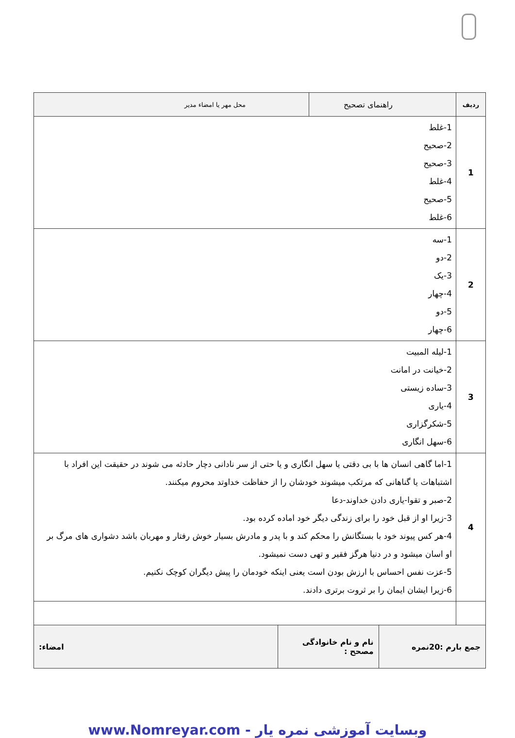| ردیف | راهنمای تصحیح | محل مهر یا امضاء مدیر |
| --- | --- | --- |
| 1 | 1-غلط 2-صحیح 3-صحیح 4-غلط 5-صحیح 6-غلط | |
| 2 | 1-سه 2-دو 3-یک 4-چهار 5-دو 6-چهار | |
| 3 | 1-لیله المبیت 2-خیانت در امانت 3-ساده زیستی 4-یاری 5-شکرگزاری 6-سهل انگاری | |
| 4 | 1-اما گاهی انسان ها با بی دقتی یا سهل انگاری و یا حتی از سر نادانی دچار حادثه می شوند در حقیقت این افراد با اشتباهات یا گناهانی که مرتکب میشوند خودشان را از حفاظت خداوتد محروم میکنند. 2-صبر و تقوا-یاری دادن خداوند-دعا 3-زیرا او از قبل خود را برای زندگی دیگر خود اماده کرده بود. 4-هر کس پیوند خود با بستگانش را محکم کند و با پدر و مادرش بسیار خوش رفتار و مهربان باشد دشواری های مرگ بر او اسان میشود و در دنیا هرگز فقیر و تهی دست نمیشود. 5-عزت نفس احساس با ارزش بودن است یعنی اینکه خودمان را پیش دیگران کوچک نکنیم. 6-زیرا ایشان ایمان را بر ثروت برتری دادند. | |
| جمع بارم :20نمره | نام و نام خانوادگی مصحح : | امضاء: |
www.Nomreyar.com - وبسایت آموزشی نمره یار